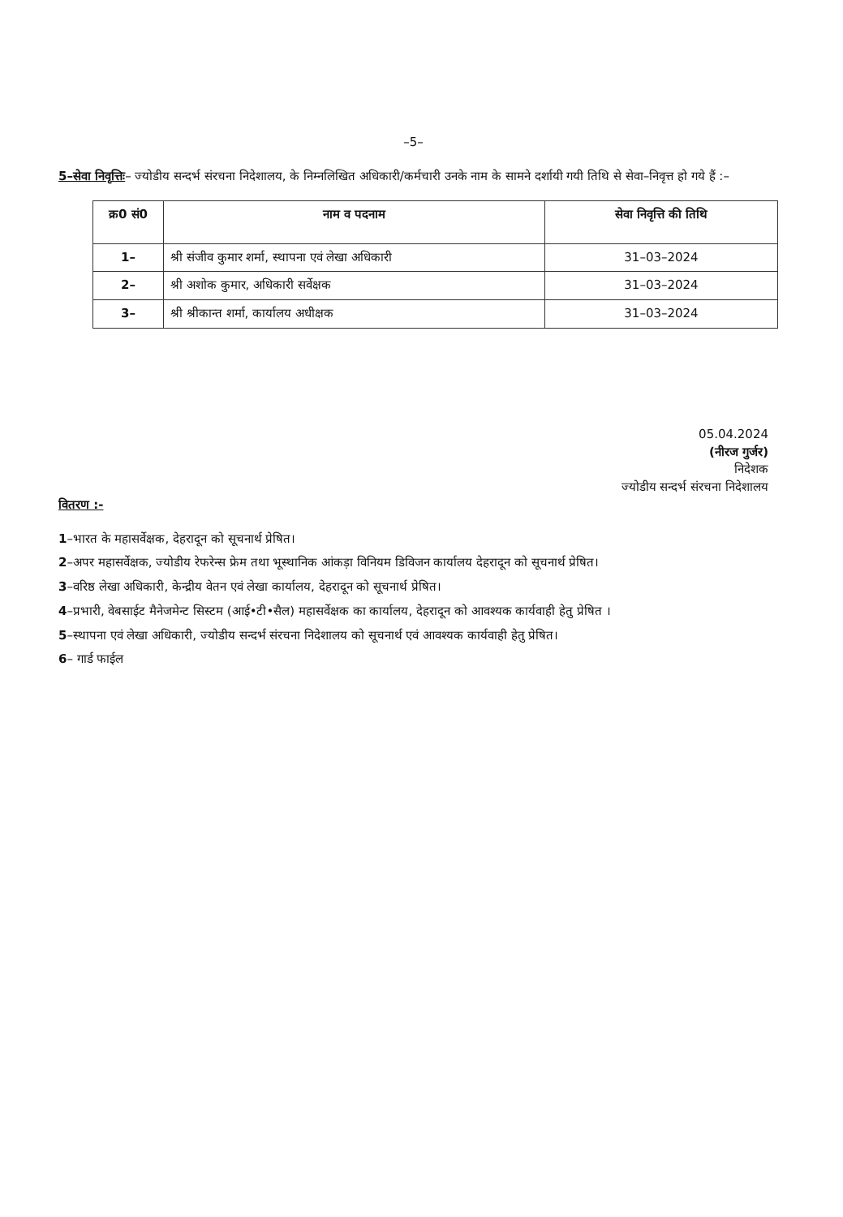–5–
5–सेवा निवृत्तिः– ज्योडीय सन्दर्भ संरचना निदेशालय, के निम्नलिखित अधिकारी/कर्मचारी उनके नाम के सामने दर्शायी गयी तिथि से सेवा–निवृत्त हो गये हैं :–
| क्र0 सं0 | नाम व पदनाम | सेवा निवृत्ति की तिथि |
| --- | --- | --- |
| 1– | श्री संजीव कुमार शर्मा, स्थापना एवं लेखा अधिकारी | 31–03–2024 |
| 2– | श्री अशोक कुमार, अधिकारी सर्वेक्षक | 31–03–2024 |
| 3– | श्री श्रीकान्त शर्मा, कार्यालय अधीक्षक | 31–03–2024 |
05.04.2024
(नीरज गुर्जर)
निदेशक
ज्योडीय सन्दर्भ संरचना निदेशालय
वितरण :-
1–भारत के महासर्वेक्षक, देहरादून को सूचनार्थ प्रेषित।
2–अपर महासर्वेक्षक, ज्योडीय रेफरेन्स फ्रेम तथा भूस्थानिक आंकड़ा विनियम डिविजन कार्यालय देहरादून को सूचनार्थ प्रेषित।
3–वरिष्ठ लेखा अधिकारी, केन्द्रीय वेतन एवं लेखा कार्यालय, देहरादून को सूचनार्थ प्रेषित।
4–प्रभारी, वेबसाईट मैनेजमेन्ट सिस्टम (आई•टी•सैल) महासर्वेक्षक का कार्यालय, देहरादून को आवश्यक कार्यवाही हेतु प्रेषित ।
5–स्थापना एवं लेखा अधिकारी, ज्योडीय सन्दर्भ संरचना निदेशालय को सूचनार्थ एवं आवश्यक कार्यवाही हेतु प्रेषित।
6– गार्ड फाईल